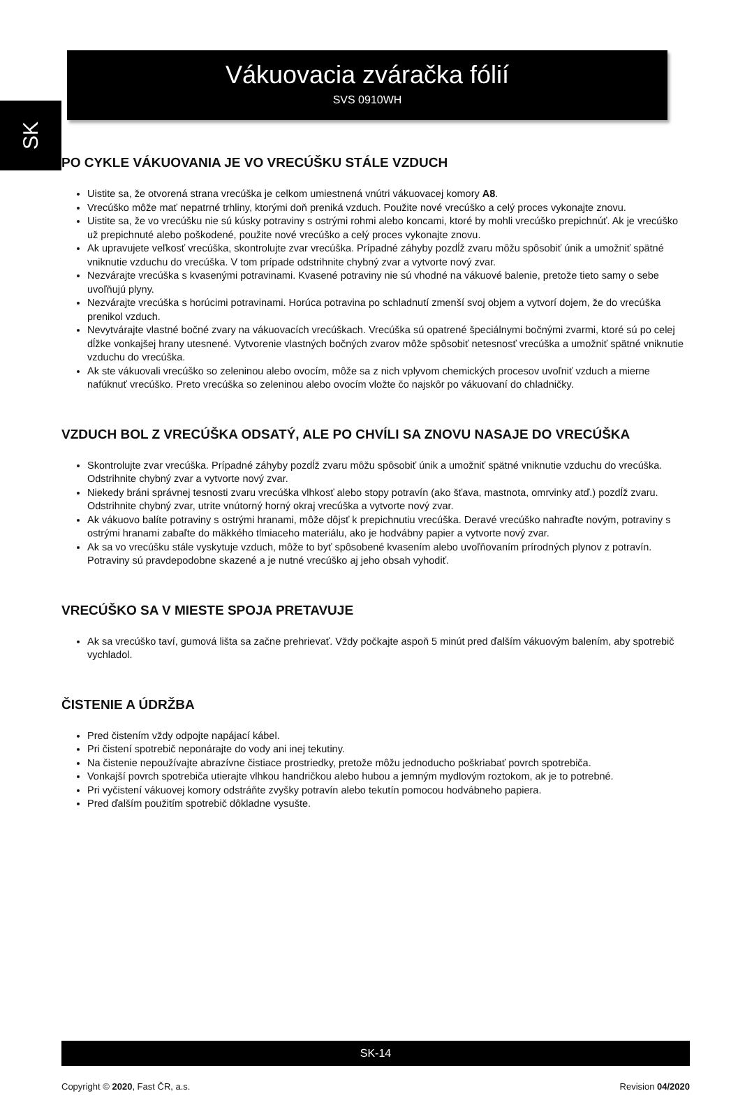SK
Vákuovacia zváračka fólií
SVS 0910WH
PO CYKLE VÁKUOVANIA JE VO VRECÚŠKU STÁLE VZDUCH
Uistite sa, že otvorená strana vrecúška je celkom umiestnená vnútri vákuovacej komory A8.
Vrecúško môže mať nepatrné trhliny, ktorými doň preniká vzduch. Použite nové vrecúško a celý proces vykonajte znovu.
Uistite sa, že vo vrecúšku nie sú kúsky potraviny s ostrými rohmi alebo koncami, ktoré by mohli vrecúško prepichnúť. Ak je vrecúško už prepichnuté alebo poškodené, použite nové vrecúško a celý proces vykonajte znovu.
Ak upravujete veľkosť vrecúška, skontrolujte zvar vrecúška. Prípadné záhyby pozdĺž zvaru môžu spôsobiť únik a umožniť spätné vniknutie vzduchu do vrecúška. V tom prípade odstrihnite chybný zvar a vytvorte nový zvar.
Nezvárajte vrecúška s kvasenými potravinami. Kvasené potraviny nie sú vhodné na vákuové balenie, pretože tieto samy o sebe uvoľňujú plyny.
Nezvárajte vrecúška s horúcimi potravinami. Horúca potravina po schladnutí zmenší svoj objem a vytvorí dojem, že do vrecúška prenikol vzduch.
Nevytvárajte vlastné bočné zvary na vákuovacích vrecúškach. Vrecúška sú opatrené špeciálnymi bočnými zvarmi, ktoré sú po celej dĺžke vonkajšej hrany utesnené. Vytvorenie vlastných bočných zvarov môže spôsobiť netesnosť vrecúška a umožniť spätné vniknutie vzduchu do vrecúška.
Ak ste vákuovali vrecúško so zeleninou alebo ovocím, môže sa z nich vplyvom chemických procesov uvoľniť vzduch a mierne nafúknuť vrecúško. Preto vrecúška so zeleninou alebo ovocím vložte čo najskôr po vákuovaní do chladničky.
VZDUCH BOL Z VRECÚŠKA ODSATÝ, ALE PO CHVÍLI SA ZNOVU NASAJE DO VRECÚŠKA
Skontrolujte zvar vrecúška. Prípadné záhyby pozdĺž zvaru môžu spôsobiť únik a umožniť spätné vniknutie vzduchu do vrecúška. Odstrihnite chybný zvar a vytvorte nový zvar.
Niekedy bráni správnej tesnosti zvaru vrecúška vlhkosť alebo stopy potravín (ako šťava, mastnota, omrvinky atď.) pozdĺž zvaru. Odstrihnite chybný zvar, utrite vnútorný horný okraj vrecúška a vytvorte nový zvar.
Ak vákuovo balíte potraviny s ostrými hranami, môže dôjsť k prepichnutiu vrecúška. Deravé vrecúško nahraďte novým, potraviny s ostrými hranami zabaľte do mäkkého tlmiaceho materiálu, ako je hodvábny papier a vytvorte nový zvar.
Ak sa vo vrecúšku stále vyskytuje vzduch, môže to byť spôsobené kvasením alebo uvoľňovaním prírodných plynov z potravín. Potraviny sú pravdepodobne skazené a je nutné vrecúško aj jeho obsah vyhodiť.
VRECÚŠKO SA V MIESTE SPOJA PRETAVUJE
Ak sa vrecúško taví, gumová lišta sa začne prehrievať. Vždy počkajte aspoň 5 minút pred ďalším vákuovým balením, aby spotrebič vychladol.
ČISTENIE A ÚDRŽBA
Pred čistením vždy odpojte napájací kábel.
Pri čistení spotrebič neponárajte do vody ani inej tekutiny.
Na čistenie nepoužívajte abrazívne čistiace prostriedky, pretože môžu jednoducho poškriabať povrch spotrebiča.
Vonkajší povrch spotrebiča utierajte vlhkou handričkou alebo hubou a jemným mydlovým roztokom, ak je to potrebné.
Pri vyčistení vákuovej komory odstráňte zvyšky potravín alebo tekutín pomocou hodvábneho papiera.
Pred ďalším použitím spotrebič dôkladne vysušte.
SK-14
Copyright © 2020, Fast ČR, a.s. Revision 04/2020